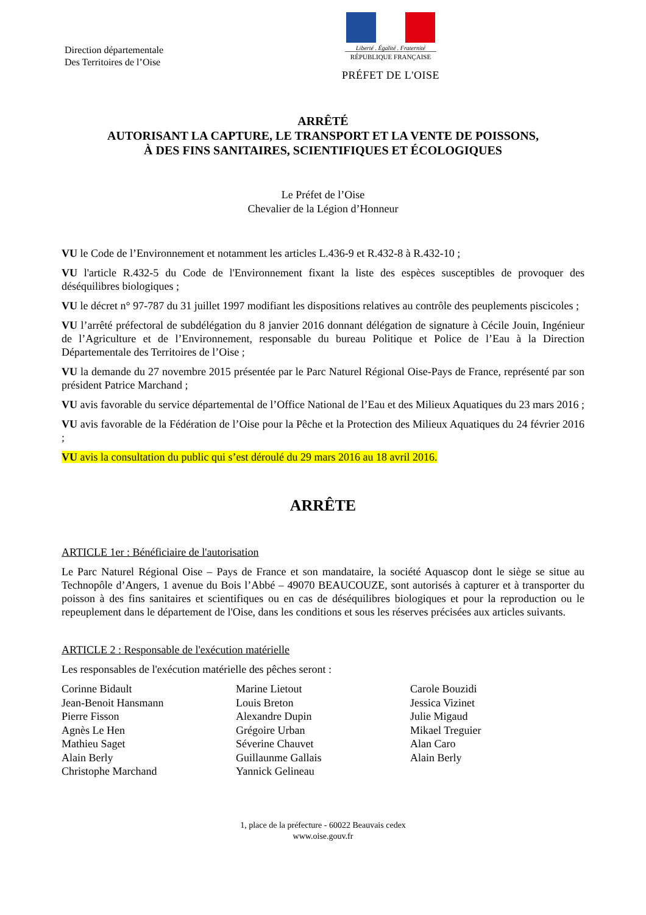Direction départementale
Des Territoires de l’Oise
Liberté . Égalité . Fraternité
RÉPUBLIQUE FRANÇAISE
PRÉFET DE L'OISE
ARRÊTÉ
AUTORISANT LA CAPTURE, LE TRANSPORT ET LA VENTE DE POISSONS,
À DES FINS SANITAIRES, SCIENTIFIQUES ET ÉCOLOGIQUES
Le Préfet de l’Oise
Chevalier de la Légion d’Honneur
VU le Code de l’Environnement et notamment les articles L.436-9 et R.432-8 à R.432-10 ;
VU l'article R.432-5 du Code de l'Environnement fixant la liste des espèces susceptibles de provoquer des déséquilibres biologiques ;
VU le décret n° 97-787 du 31 juillet 1997 modifiant les dispositions relatives au contrôle des peuplements piscicoles ;
VU l’arrêté préfectoral de subdélégation du 8 janvier 2016 donnant délégation de signature à Cécile Jouin, Ingénieur de l’Agriculture et de l’Environnement, responsable du bureau Politique et Police de l’Eau à la Direction Départementale des Territoires de l’Oise ;
VU la demande du 27 novembre 2015 présentée par le Parc Naturel Régional Oise-Pays de France, représenté par son président Patrice Marchand ;
VU avis favorable du service départemental de l’Office National de l’Eau et des Milieux Aquatiques du 23 mars 2016 ;
VU avis favorable de la Fédération de l’Oise pour la Pêche et la Protection des Milieux Aquatiques du 24 février 2016 ;
VU avis la consultation du public qui s’est déroulé du 29 mars 2016 au 18 avril 2016.
ARRÊTE
ARTICLE 1er : Bénéficiaire de l'autorisation
Le Parc Naturel Régional Oise – Pays de France et son mandataire, la société Aquascop dont le siège se situe au Technopôle d’Angers, 1 avenue du Bois l’Abbé – 49070 BEAUCOUZE, sont autorisés à capturer et à transporter du poisson à des fins sanitaires et scientifiques ou en cas de déséquilibres biologiques et pour la reproduction ou le repeuplement dans le département de l'Oise, dans les conditions et sous les réserves précisées aux articles suivants.
ARTICLE 2 : Responsable de l'exécution matérielle
Les responsables de l'exécution matérielle des pêches seront :
Corinne Bidault
Jean-Benoit Hansmann
Pierre Fisson
Agnès Le Hen
Mathieu Saget
Alain Berly
Christophe Marchand
Marine Lietout
Louis Breton
Alexandre Dupin
Grégoire Urban
Séverine Chauvet
Guillaunme Gallais
Yannick Gelineau
Carole Bouzidi
Jessica Vizinet
Julie Migaud
Mikael Treguier
Alan Caro
Alain Berly
1, place de la préfecture - 60022 Beauvais cedex
www.oise.gouv.fr